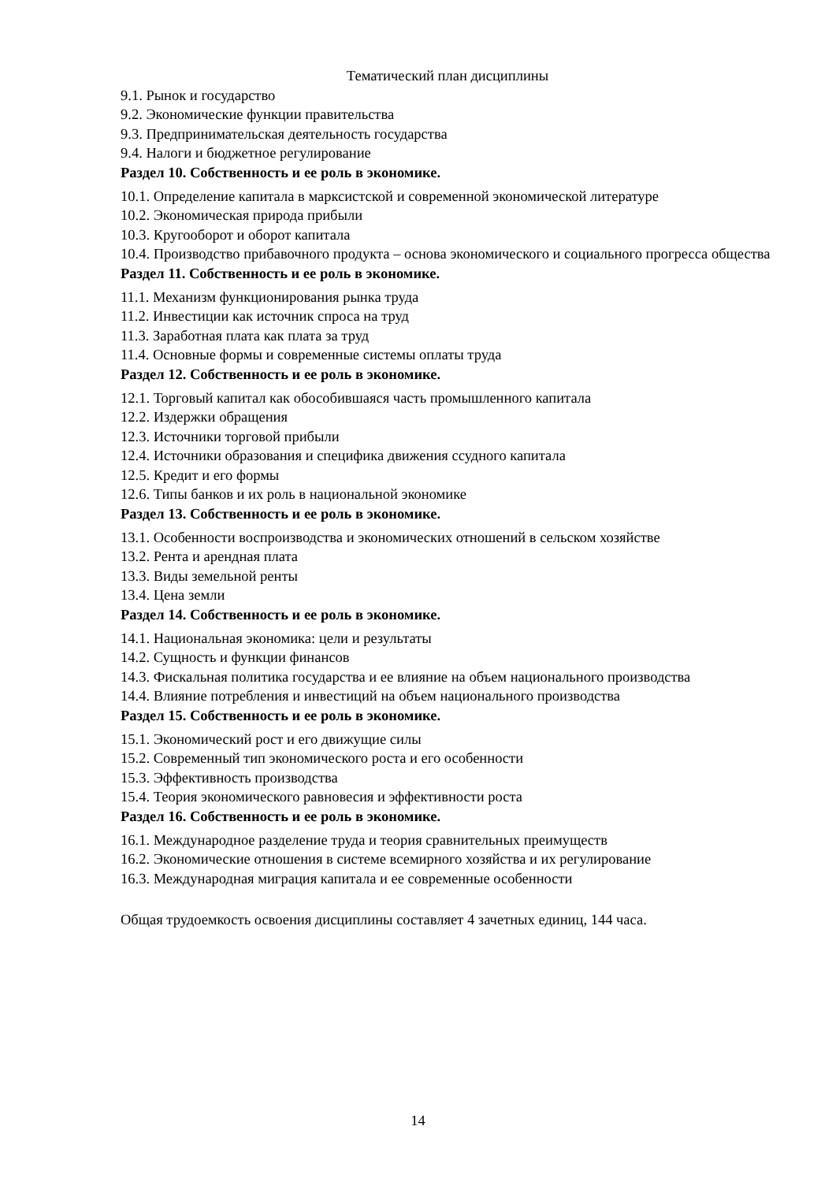Тематический план дисциплины
9.1. Рынок и государство
9.2. Экономические функции правительства
9.3. Предпринимательская деятельность государства
9.4. Налоги и бюджетное регулирование
Раздел 10. Собственность и ее роль в экономике.
10.1. Определение капитала в марксистской и современной экономической литературе
10.2. Экономическая природа прибыли
10.3. Кругооборот и оборот капитала
10.4. Производство прибавочного продукта – основа экономического и социального прогресса общества
Раздел 11. Собственность и ее роль в экономике.
11.1. Механизм функционирования рынка труда
11.2. Инвестиции как источник спроса на труд
11.3. Заработная плата как плата за труд
11.4. Основные формы и современные системы оплаты труда
Раздел 12. Собственность и ее роль в экономике.
12.1. Торговый капитал как обособившаяся часть промышленного капитала
12.2. Издержки обращения
12.3. Источники торговой прибыли
12.4. Источники образования и специфика движения ссудного капитала
12.5. Кредит и его формы
12.6. Типы банков и их роль в национальной экономике
Раздел 13. Собственность и ее роль в экономике.
13.1. Особенности воспроизводства и экономических отношений в сельском хозяйстве
13.2. Рента и арендная плата
13.3. Виды земельной ренты
13.4. Цена земли
Раздел 14. Собственность и ее роль в экономике.
14.1. Национальная экономика: цели и результаты
14.2. Сущность и функции финансов
14.3. Фискальная политика государства и ее влияние на объем национального производства
14.4. Влияние потребления и инвестиций на объем национального производства
Раздел 15. Собственность и ее роль в экономике.
15.1. Экономический рост и его движущие силы
15.2. Современный тип экономического роста и его особенности
15.3. Эффективность производства
15.4. Теория экономического равновесия и эффективности роста
Раздел 16. Собственность и ее роль в экономике.
16.1. Международное разделение труда и теория сравнительных преимуществ
16.2. Экономические отношения в системе всемирного хозяйства и их регулирование
16.3. Международная миграция капитала и ее современные особенности
Общая трудоемкость освоения дисциплины составляет 4 зачетных единиц, 144 часа.
14